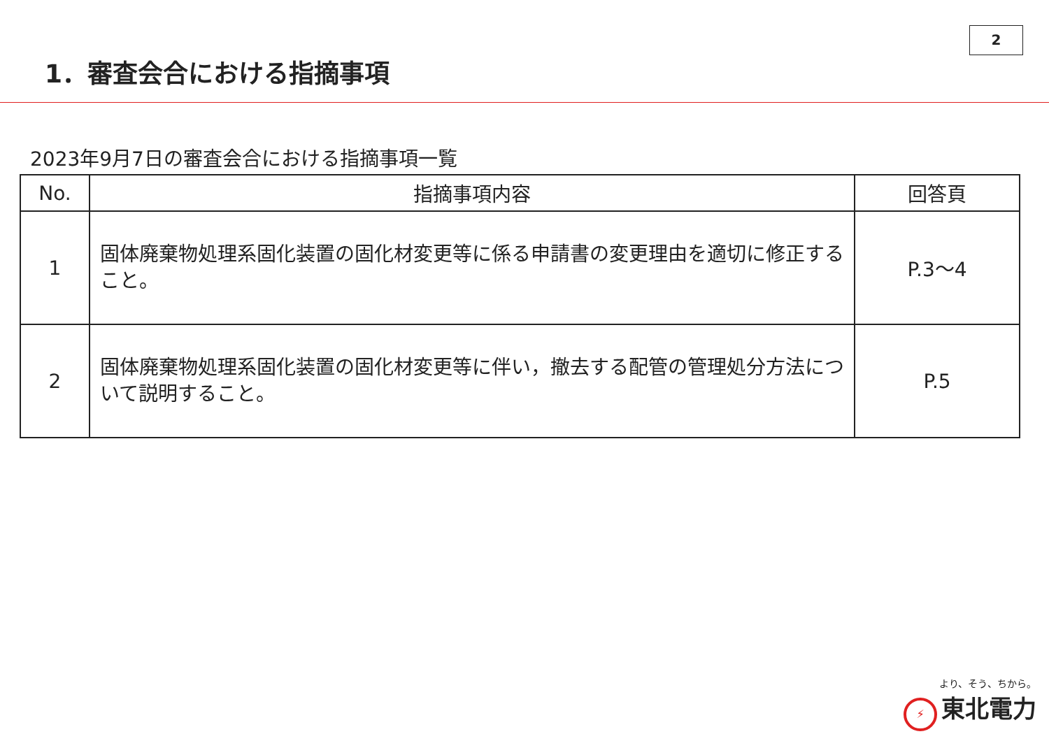2
1．審査会合における指摘事項
2023年9月7日の審査会合における指摘事項一覧
| No. | 指摘事項内容 | 回答頁 |
| --- | --- | --- |
| 1 | 固体廃棄物処理系固化装置の固化材変更等に係る申請書の変更理由を適切に修正すること。 | P.3～4 |
| 2 | 固体廃棄物処理系固化装置の固化材変更等に伴い，撤去する配管の管理処分方法について説明すること。 | P.5 |
より、そう、ちから。
⚡ 東北電力